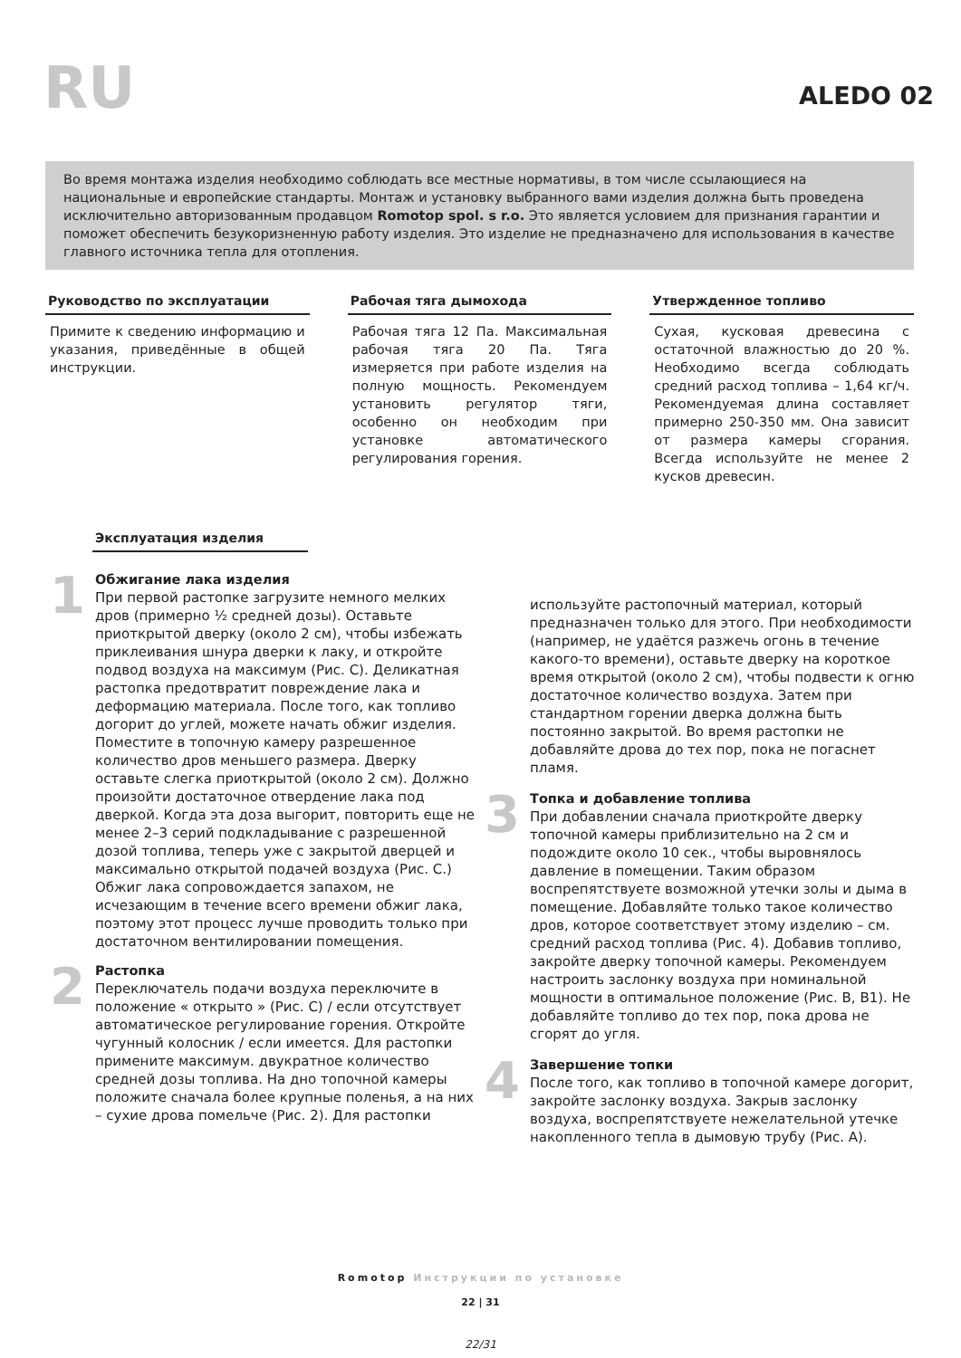RU
ALEDO 02
Во время монтажа изделия необходимо соблюдать все местные нормативы, в том числе ссылающиеся на национальные и европейские стандарты. Монтаж и установку выбранного вами изделия должна быть проведена исключительно авторизованным продавцом Romotop spol. s r.o. Это является условием для признания гарантии и поможет обеспечить безукоризненную работу изделия. Это изделие не предназначено для использования в качестве главного источника тепла для отопления.
Руководство по эксплуатации
Примите к сведению информацию и указания, приведённые в общей инструкции.
Рабочая тяга дымохода
Рабочая тяга 12 Па. Максимальная рабочая тяга 20 Па. Тяга измеряется при работе изделия на полную мощность. Рекомендуем установить регулятор тяги, особенно он необходим при установке автоматического регулирования горения.
Утвержденное топливо
Сухая, кусковая древесина с остаточной влажностью до 20 %. Необходимо всегда соблюдать средний расход топлива – 1,64 кг/ч. Рекомендуемая длина составляет примерно 250-350 мм. Она зависит от размера камеры сгорания. Всегда используйте не менее 2 кусков древесин.
Эксплуатация изделия
1
Обжигание лака изделия
При первой растопке загрузите немного мелких дров (примерно ½ средней дозы). Оставьте приоткрытой дверку (около 2 см), чтобы избежать приклеивания шнура дверки к лаку, и откройте подвод воздуха на максимум (Рис. C). Деликатная растопка предотвратит повреждение лака и деформацию материала. После того, как топливо догорит до углей, можете начать обжиг изделия. Поместите в топочную камеру разрешенное количество дров меньшего размера. Дверку оставьте слегка приоткрытой (около 2 см). Должно произойти достаточное отвердение лака под дверкой. Когда эта доза выгорит, повторить еще не менее 2–3 серий подкладывание с разрешенной дозой топлива, теперь уже с закрытой дверцей и максимально открытой подачей воздуха (Рис. C.) Обжиг лака сопровождается запахом, не исчезающим в течение всего времени обжиг лака, поэтому этот процесс лучше проводить только при достаточном вентилировании помещения.
2
Растопка
Переключатель подачи воздуха переключите в положение « открыто » (Рис. C) / если отсутствует автоматическое регулирование горения. Откройте чугунный колосник / если имеется. Для растопки примените максимум. двукратное количество средней дозы топлива. На дно топочной камеры положите сначала более крупные поленья, а на них – сухие дрова помельче (Рис. 2). Для растопки
используйте растопочный материал, который предназначен только для этого. При необходимости (например, не удаётся разжечь огонь в течение какого-то времени), оставьте дверку на короткое время открытой (около 2 см), чтобы подвести к огню достаточное количество воздуха. Затем при стандартном горении дверка должна быть постоянно закрытой. Во время растопки не добавляйте дрова до тех пор, пока не погаснет пламя.
3
Топка и добавление топлива
При добавлении сначала приоткройте дверку топочной камеры приблизительно на 2 см и подождите около 10 сек., чтобы выровнялось давление в помещении. Таким образом воспрепятствуете возможной утечки золы и дыма в помещение. Добавляйте только такое количество дров, которое соответствует этому изделию – см. средний расход топлива (Рис. 4). Добавив топливо, закройте дверку топочной камеры. Рекомендуем настроить заслонку воздуха при номинальной мощности в оптимальное положение (Рис. B, B1). Не добавляйте топливо до тех пор, пока дрова не сгорят до угля.
4
Завершение топки
После того, как топливо в топочной камере догорит, закройте заслонку воздуха. Закрыв заслонку воздуха, воспрепятствуете нежелательной утечке накопленного тепла в дымовую трубу (Рис. A).
Romotop Инструкции по установке
22 | 31
22/31